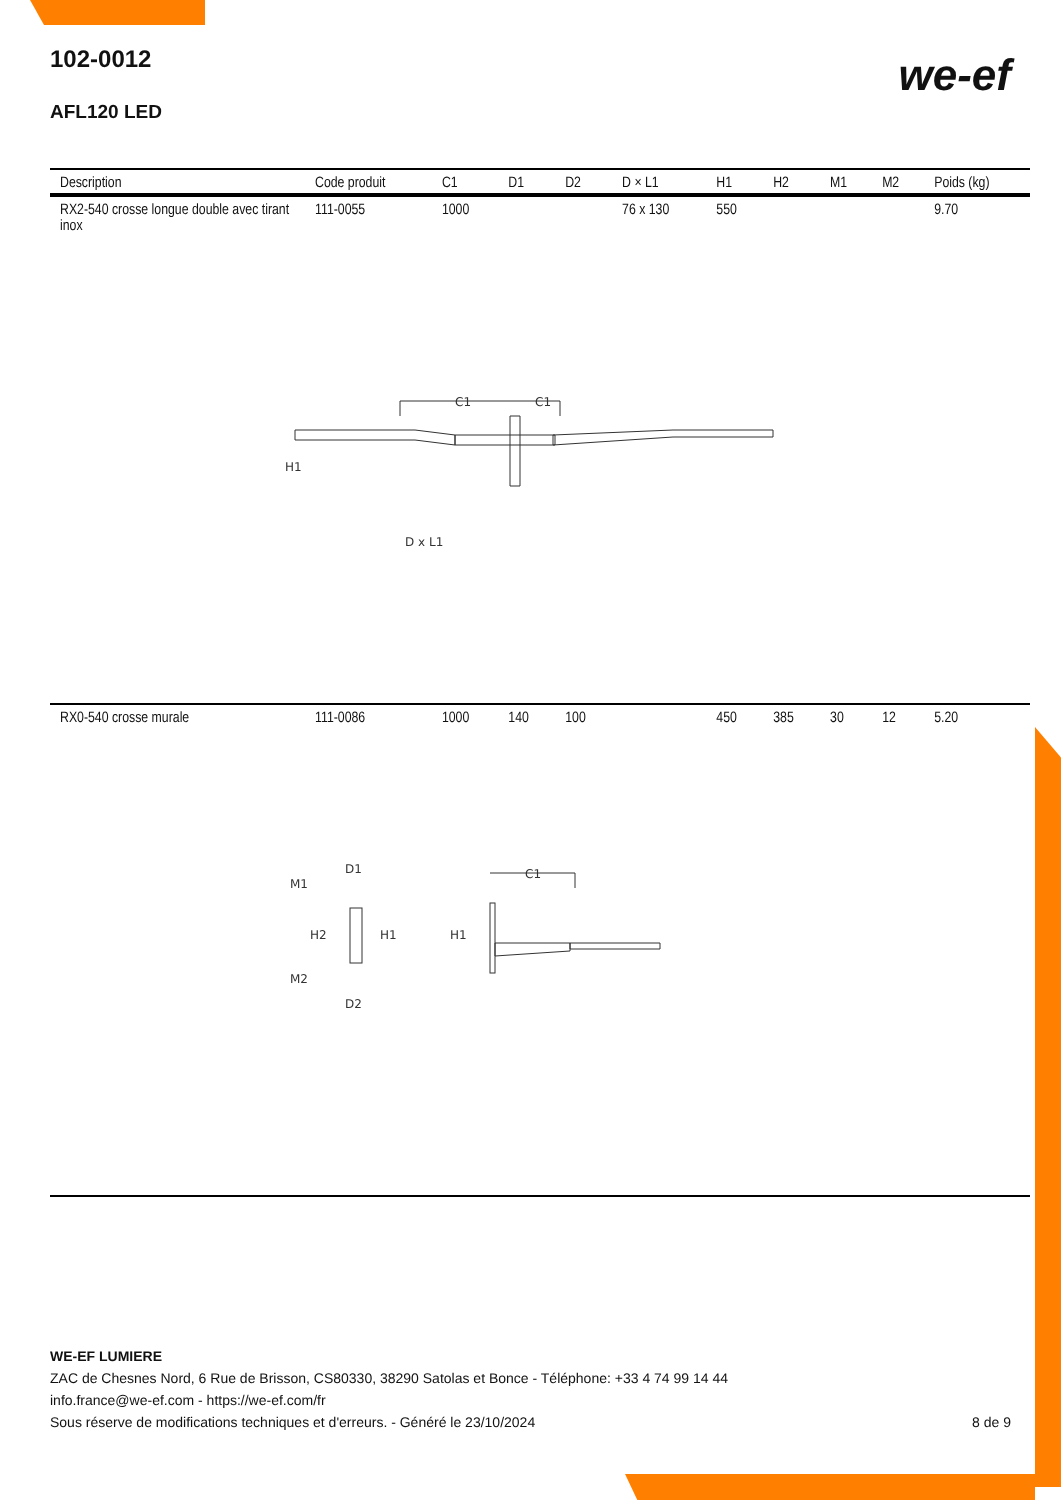102-0012
AFL120 LED
we-ef
| Description | Code produit | C1 | D1 | D2 | D × L1 | H1 | H2 | M1 | M2 | Poids (kg) |
| --- | --- | --- | --- | --- | --- | --- | --- | --- | --- | --- |
| RX2-540 crosse longue double avec tirant inox | 111-0055 | 1000 | | | 76 x 130 | 550 | | | | 9.70 |
| C1 C1 H1 D x L1 | | | | | | | | | | |
| RX0-540 crosse murale | 111-0086 | 1000 | 140 | 100 | | 450 | 385 | 30 | 12 | 5.20 |
| D1 M1 H2 H1 M2 D2 C1 H1 | | | | | | | | | | |
WE-EF LUMIERE
ZAC de Chesnes Nord, 6 Rue de Brisson, CS80330, 38290 Satolas et Bonce - Téléphone: +33 4 74 99 14 44
info.france@we-ef.com - https://we-ef.com/fr
Sous réserve de modifications techniques et d'erreurs. - Généré le 23/10/2024 8 de 9